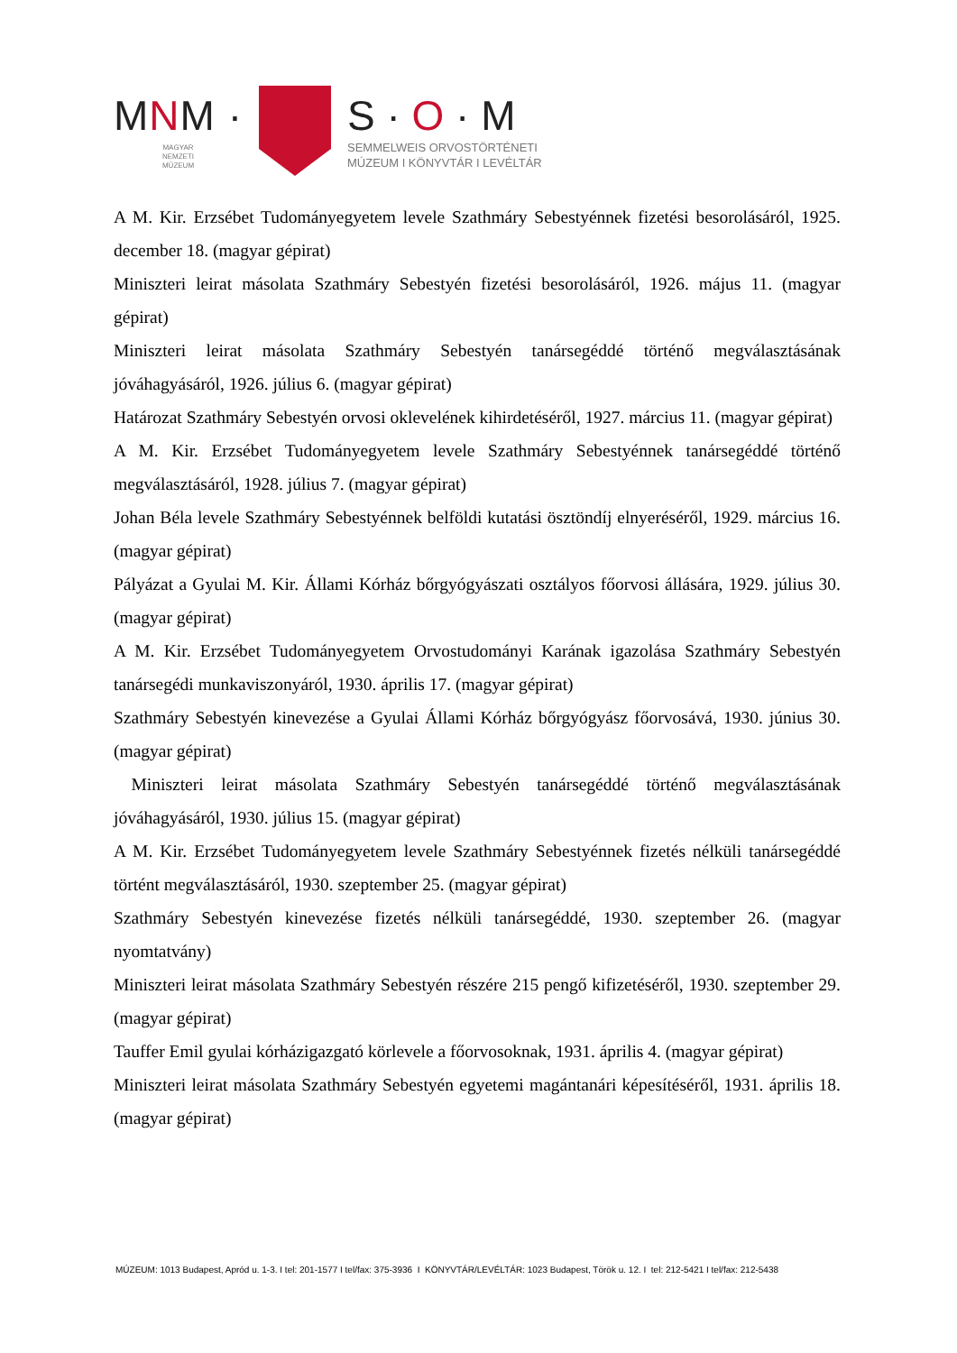MNM ·
MAGYAR
NEMZETI
MÚZEUM
S · O · M
SEMMELWEIS ORVOSTÖRTÉNETI
MÚZEUM I KÖNYVTÁR I LEVÉLTÁR
A M. Kir. Erzsébet Tudományegyetem levele Szathmáry Sebestyénnek fizetési besorolásáról, 1925. december 18. (magyar gépirat)
Miniszteri leirat másolata Szathmáry Sebestyén fizetési besorolásáról, 1926. május 11. (magyar gépirat)
Miniszteri leirat másolata Szathmáry Sebestyén tanársegéddé történő megválasztásának jóváhagyásáról, 1926. július 6. (magyar gépirat)
Határozat Szathmáry Sebestyén orvosi oklevelének kihirdetéséről, 1927. március 11. (magyar gépirat)
A M. Kir. Erzsébet Tudományegyetem levele Szathmáry Sebestyénnek tanársegéddé történő megválasztásáról, 1928. július 7. (magyar gépirat)
Johan Béla levele Szathmáry Sebestyénnek belföldi kutatási ösztöndíj elnyeréséről, 1929. március 16. (magyar gépirat)
Pályázat a Gyulai M. Kir. Állami Kórház bőrgyógyászati osztályos főorvosi állására, 1929. július 30. (magyar gépirat)
A M. Kir. Erzsébet Tudományegyetem Orvostudományi Karának igazolása Szathmáry Sebestyén tanársegédi munkaviszonyáról, 1930. április 17. (magyar gépirat)
Szathmáry Sebestyén kinevezése a Gyulai Állami Kórház bőrgyógyász főorvosává, 1930. június 30. (magyar gépirat)
Miniszteri leirat másolata Szathmáry Sebestyén tanársegéddé történő megválasztásának jóváhagyásáról, 1930. július 15. (magyar gépirat)
A M. Kir. Erzsébet Tudományegyetem levele Szathmáry Sebestyénnek fizetés nélküli tanársegéddé történt megválasztásáról, 1930. szeptember 25. (magyar gépirat)
Szathmáry Sebestyén kinevezése fizetés nélküli tanársegéddé, 1930. szeptember 26. (magyar nyomtatvány)
Miniszteri leirat másolata Szathmáry Sebestyén részére 215 pengő kifizetéséről, 1930. szeptember 29. (magyar gépirat)
Tauffer Emil gyulai kórházigazgató körlevele a főorvosoknak, 1931. április 4. (magyar gépirat)
Miniszteri leirat másolata Szathmáry Sebestyén egyetemi magántanári képesítéséről, 1931. április 18. (magyar gépirat)
MÚZEUM: 1013 Budapest, Apród u. 1-3. I tel: 201-1577 I tel/fax: 375-3936 I KÖNYVTÁR/LEVÉLTÁR: 1023 Budapest, Török u. 12. I tel: 212-5421 I tel/fax: 212-5438